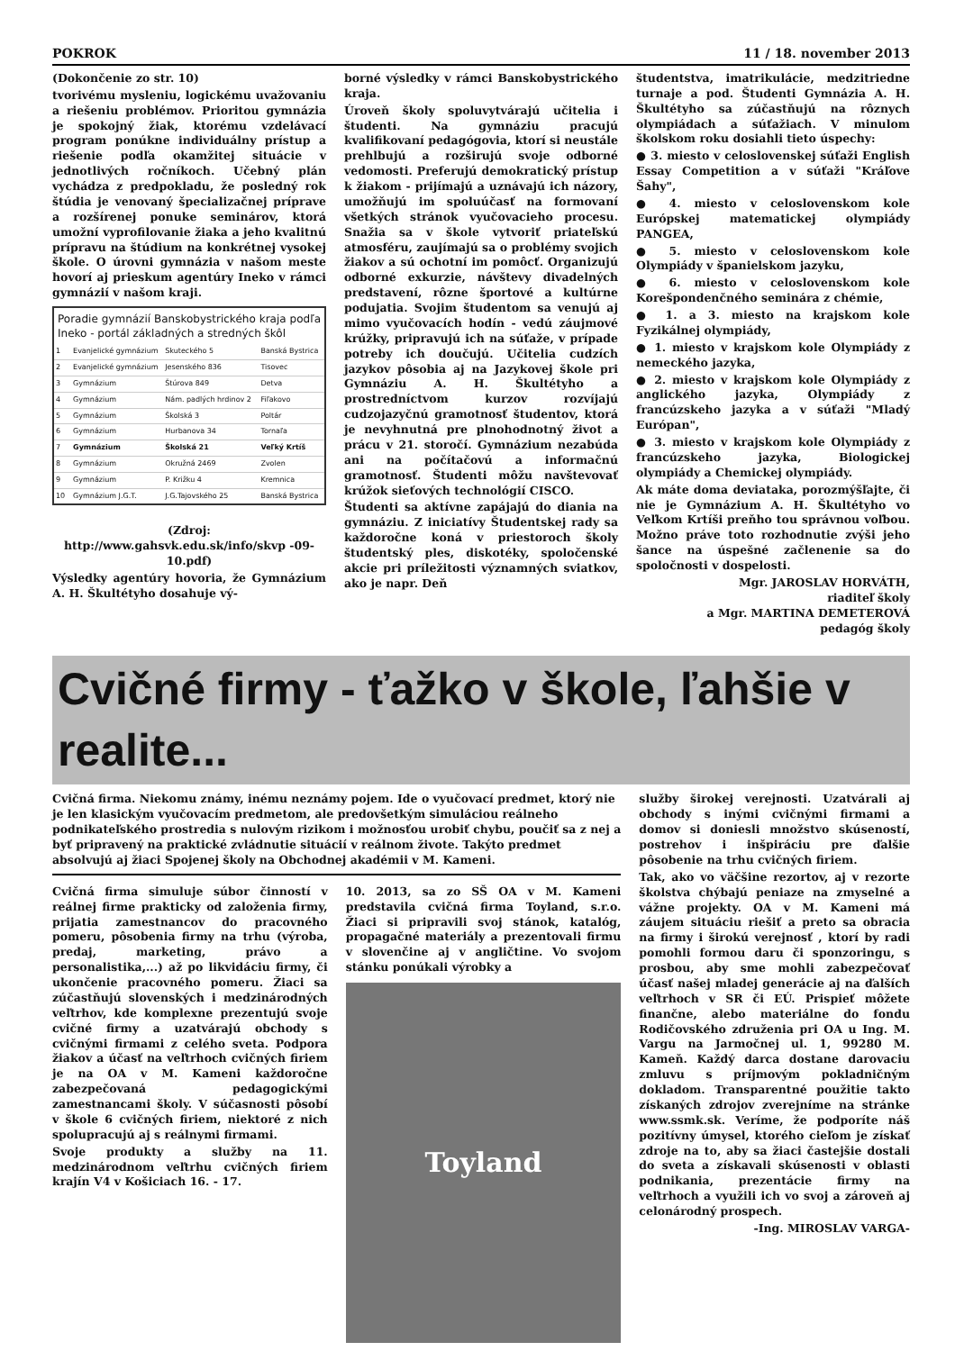POKROK 11 / 18. november 2013
(Dokončenie zo str. 10)
tvorivému mysleniu, logickému uvažovaniu a riešeniu problémov. Prioritou gymnázia je spokojný žiak, ktorému vzdelávací program ponúkne individuálny prístup a riešenie podľa okamžitej situácie v jednotlivých ročníkoch. Učebný plán vychádza z predpokladu, že posledný rok štúdia je venovaný špecializačnej príprave a rozšírenej ponuke seminárov, ktorá umožní vyprofilovanie žiaka a jeho kvalitnú prípravu na štúdium na konkrétnej vysokej škole. O úrovni gymnázia v našom meste hovorí aj prieskum agentúry Ineko v rámci gymnázií v našom kraji.
| Poradie gymnázií Banskobystrického kraja podľa Ineko - portál základných a stredných škôl | | | |
| --- | --- | --- | --- |
| 1 | Evanjelické gymnázium | Skuteckého 5 | Banská Bystrica |
| 2 | Evanjelické gymnázium | Jesenského 836 | Tisovec |
| 3 | Gymnázium | Štúrova 849 | Detva |
| 4 | Gymnázium | Nám. padlých hrdinov 2 | Fiľakovo |
| 5 | Gymnázium | Školská 3 | Poltár |
| 6 | Gymnázium | Hurbanova 34 | Tornaľa |
| 7 | Gymnázium | Školská 21 | Veľký Krtíš |
| 8 | Gymnázium | Okružná 2469 | Zvolen |
| 9 | Gymnázium | P. Križku 4 | Kremnica |
| 10 | Gymnázium J.G.T. | J.G.Tajovského 25 | Banská Bystrica |
(Zdroj:
http://www.gahsvk.edu.sk/info/skvp -09-10.pdf)
Výsledky agentúry hovoria, že Gymnázium A. H. Škultétyho dosahuje vý-
borné výsledky v rámci Banskobystrického kraja.
Úroveň školy spoluvytvárajú učitelia i študenti. Na gymnáziu pracujú kvalifikovaní pedagógovia, ktorí si neustále prehlbujú a rozširujú svoje odborné vedomosti. Preferujú demokratický prístup k žiakom - prijímajú a uznávajú ich názory, umožňujú im spoluúčasť na formovaní všetkých stránok vyučovacieho procesu. Snažia sa v škole vytvoriť priateľskú atmosféru, zaujímajú sa o problémy svojich žiakov a sú ochotní im pomôcť. Organizujú odborné exkurzie, návštevy divadelných predstavení, rôzne športové a kultúrne podujatia. Svojim študentom sa venujú aj mimo vyučovacích hodín - vedú záujmové krúžky, pripravujú ich na súťaže, v prípade potreby ich doučujú. Učitelia cudzích jazykov pôsobia aj na Jazykovej škole pri Gymnáziu A. H. Škultétyho a prostredníctvom kurzov rozvíjajú cudzojazyčnú gramotnosť študentov, ktorá je nevyhnutná pre plnohodnotný život a prácu v 21. storočí. Gymnázium nezabúda ani na počítačovú a informačnú gramotnosť. Študenti môžu navštevovať krúžok sieťových technológií CISCO.
Študenti sa aktívne zapájajú do diania na gymnáziu. Z iniciatívy Študentskej rady sa každoročne koná v priestoroch školy študentský ples, diskotéky, spoločenské akcie pri príležitosti významných sviatkov, ako je napr. Deň
študentstva, imatrikulácie, medzitriedne turnaje a pod. Študenti Gymnázia A. H. Škultétyho sa zúčastňujú na rôznych olympiádach a súťažiach. V minulom školskom roku dosiahli tieto úspechy:
● 3. miesto v celoslovenskej súťaži English Essay Competition a v súťaži "Kráľove Šahy",
● 4. miesto v celoslovenskom kole Európskej matematickej olympiády PANGEA,
● 5. miesto v celoslovenskom kole Olympiády v španielskom jazyku,
● 6. miesto v celoslovenskom kole Korešpondenčného seminára z chémie,
● 1. a 3. miesto na krajskom kole Fyzikálnej olympiády,
● 1. miesto v krajskom kole Olympiády z nemeckého jazyka,
● 2. miesto v krajskom kole Olympiády z anglického jazyka, Olympiády z francúzskeho jazyka a v súťaži "Mladý Európan",
● 3. miesto v krajskom kole Olympiády z francúzskeho jazyka, Biologickej olympiády a Chemickej olympiády.
Ak máte doma deviataka, porozmýšľajte, či nie je Gymnázium A. H. Škultétyho vo Veľkom Krtíši preňho tou správnou voľbou. Možno práve toto rozhodnutie zvýši jeho šance na úspešné začlenenie sa do spoločnosti v dospelosti.
Mgr. JAROSLAV HORVÁTH,
riaditeľ školy
a Mgr. MARTINA DEMETEROVÁ
pedagóg školy
Cvičné firmy - ťažko v škole, ľahšie v realite...
Cvičná firma. Niekomu známy, inému neznámy pojem. Ide o vyučovací predmet, ktorý nie je len klasickým vyučovacím predmetom, ale predovšetkým simuláciou reálneho podnikateľského prostredia s nulovým rizikom i možnosťou urobiť chybu, poučiť sa z nej a byť pripravený na praktické zvládnutie situácií v reálnom živote. Takýto predmet absolvujú aj žiaci Spojenej školy na Obchodnej akadémii v M. Kameni.
Cvičná firma simuluje súbor činností v reálnej firme prakticky od založenia firmy, prijatia zamestnancov do pracovného pomeru, pôsobenia firmy na trhu (výroba, predaj, marketing, právo a personalistika,...) až po likvidáciu firmy, či ukončenie pracovného pomeru. Žiaci sa zúčastňujú slovenských i medzinárodných veľtrhov, kde komplexne prezentujú svoje cvičné firmy a uzatvárajú obchody s cvičnými firmami z celého sveta. Podpora žiakov a účasť na veľtrhoch cvičných firiem je na OA v M. Kameni každoročne zabezpečovaná pedagogickými zamestnancami školy. V súčasnosti pôsobí v škole 6 cvičných firiem, niektoré z nich spolupracujú aj s reálnymi firmami.
Svoje produkty a služby na 11. medzinárodnom veľtrhu cvičných firiem krajín V4 v Košiciach 16. - 17.
10. 2013, sa zo SŠ OA v M. Kameni predstavila cvičná firma Toyland, s.r.o. Žiaci si pripravili svoj stánok, katalóg, propagačné materiály a prezentovali firmu v slovenčine aj v angličtine. Vo svojom stánku ponúkali výrobky a
Toyland
služby širokej verejnosti. Uzatvárali aj obchody s inými cvičnými firmami a domov si doniesli množstvo skúseností, postrehov i inšpiráciu pre ďalšie pôsobenie na trhu cvičných firiem.
Tak, ako vo väčšine rezortov, aj v rezorte školstva chýbajú peniaze na zmysel­né a vážne projekty. OA v M. Kameni má záujem situáciu riešiť a preto sa obracia na firmy i širokú verejnosť , ktorí by radi pomohli formou daru či sponzoringu, s prosbou, aby sme mohli zabezpečovať účasť našej mladej generácie aj na ďalších veľtrhoch v SR či EÚ. Prispieť môžete finančne, alebo materiálne do fondu Rodičovského združenia pri OA u Ing. M. Vargu na Jarmočnej ul. 1, 99280 M. Kameň. Každý darca dostane darovaciu zmluvu s príjmovým pokladničným dokladom. Transparentné použitie takto získaných zdrojov zverejníme na stránke www.ssmk.sk. Veríme, že podporíte náš pozitívny úmysel, ktorého cieľom je získať zdroje na to, aby sa žiaci častejšie dostali do sveta a získavali skúsenosti v oblasti podnikania, prezentácie firmy na veľtrhoch a využili ich vo svoj a zároveň aj celonárodný prospech.
-Ing. MIROSLAV VARGA-